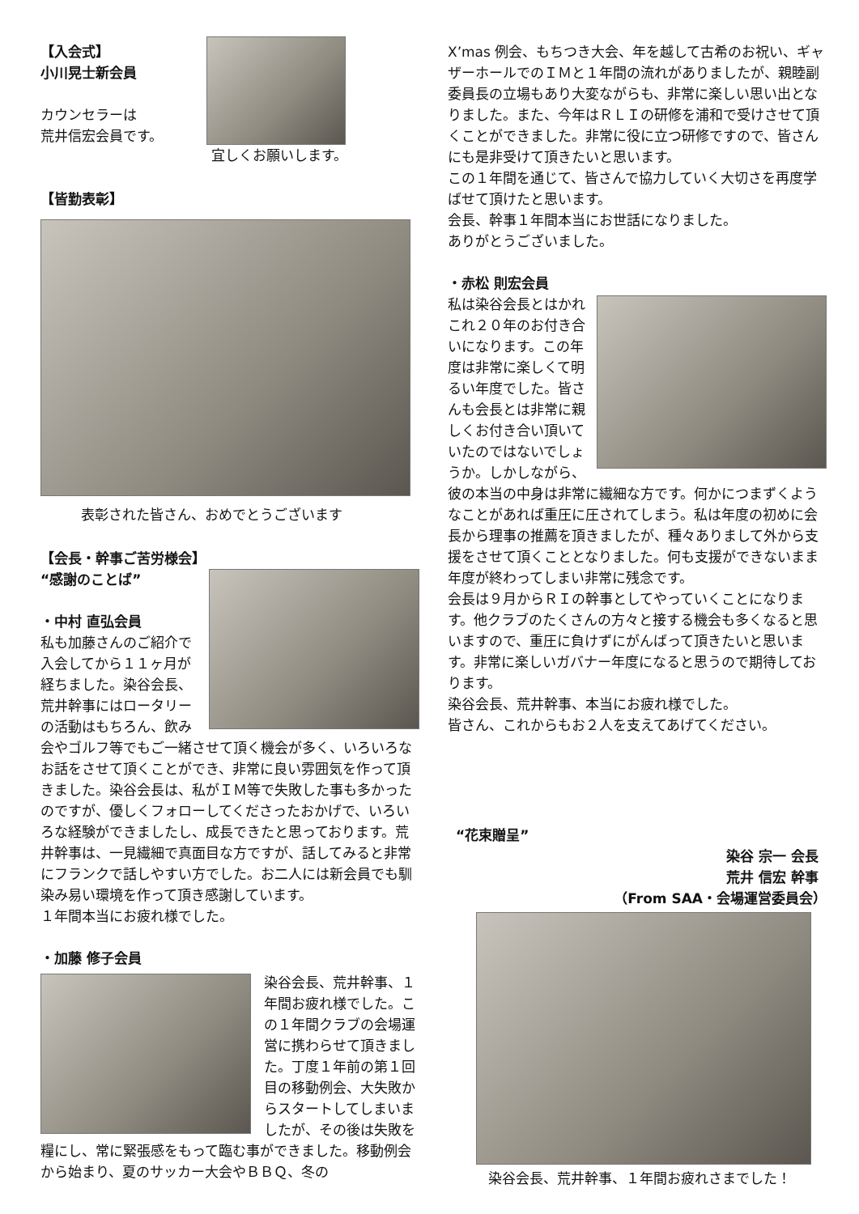【入会式】
小川晃士新会員
カウンセラーは
荒井信宏会員です。
宜しくお願いします。
【皆勤表彰】
表彰された皆さん、おめでとうございます
【会長・幹事ご苦労様会】
“感謝のことば”
・中村 直弘会員
私も加藤さんのご紹介で入会してから１１ヶ月が経ちました。染谷会長、荒井幹事にはロータリーの活動はもちろん、飲み会やゴルフ等でもご一緒させて頂く機会が多く、いろいろなお話をさせて頂くことができ、非常に良い雰囲気を作って頂きました。染谷会長は、私がＩＭ等で失敗した事も多かったのですが、優しくフォローしてくださったおかげで、いろいろな経験ができましたし、成長できたと思っております。荒井幹事は、一見繊細で真面目な方ですが、話してみると非常にフランクで話しやすい方でした。お二人には新会員でも馴染み易い環境を作って頂き感謝しています。
１年間本当にお疲れ様でした。
・加藤 修子会員
染谷会長、荒井幹事、１年間お疲れ様でした。この１年間クラブの会場運営に携わらせて頂きました。丁度１年前の第１回目の移動例会、大失敗からスタートしてしまいましたが、その後は失敗を糧にし、常に緊張感をもって臨む事ができました。移動例会から始まり、夏のサッカー大会やＢＢＱ、冬の
X’mas 例会、もちつき大会、年を越して古希のお祝い、ギャザーホールでのＩＭと１年間の流れがありましたが、親睦副委員長の立場もあり大変ながらも、非常に楽しい思い出となりました。また、今年はＲＬＩの研修を浦和で受けさせて頂くことができました。非常に役に立つ研修ですので、皆さんにも是非受けて頂きたいと思います。
この１年間を通じて、皆さんで協力していく大切さを再度学ばせて頂けたと思います。
会長、幹事１年間本当にお世話になりました。
ありがとうございました。
・赤松 則宏会員
私は染谷会長とはかれこれ２０年のお付き合いになります。この年度は非常に楽しくて明るい年度でした。皆さんも会長とは非常に親しくお付き合い頂いていたのではないでしょうか。しかしながら、彼の本当の中身は非常に繊細な方です。何かにつまずくようなことがあれば重圧に圧されてしまう。私は年度の初めに会長から理事の推薦を頂きましたが、種々ありまして外から支援をさせて頂くこととなりました。何も支援ができないまま年度が終わってしまい非常に残念です。
会長は９月からＲＩの幹事としてやっていくことになります。他クラブのたくさんの方々と接する機会も多くなると思いますので、重圧に負けずにがんばって頂きたいと思います。非常に楽しいガバナー年度になると思うので期待しております。
染谷会長、荒井幹事、本当にお疲れ様でした。
皆さん、これからもお２人を支えてあげてください。
“花束贈呈”
染谷 宗一 会長
荒井 信宏 幹事
（From SAA・会場運営委員会）
染谷会長、荒井幹事、１年間お疲れさまでした！